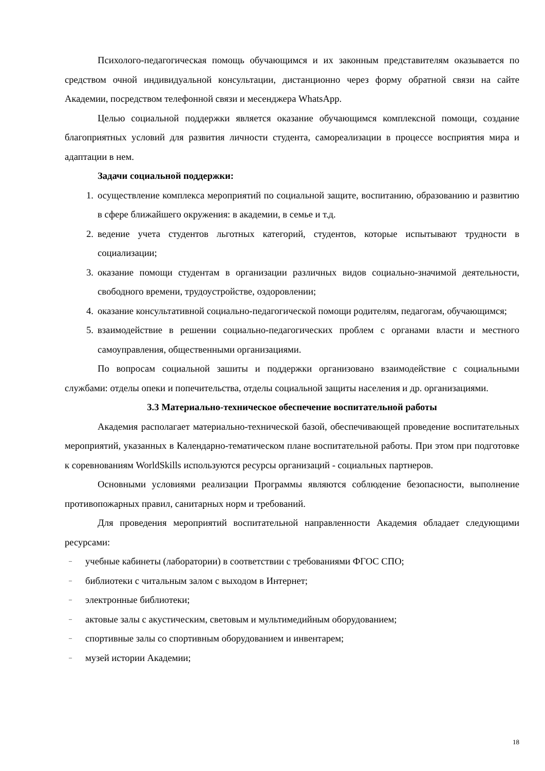Психолого-педагогическая помощь обучающимся и их законным представителям оказывается по средством очной индивидуальной консультации, дистанционно через форму обратной связи на сайте Академии, посредством телефонной связи и месенджера WhatsApp.
Целью социальной поддержки является оказание обучающимся комплексной помощи, создание благоприятных условий для развития личности студента, самореализации в процессе восприятия мира и адаптации в нем.
Задачи социальной поддержки:
1. осуществление комплекса мероприятий по социальной защите, воспитанию, образованию и развитию в сфере ближайшего окружения: в академии, в семье и т.д.
2. ведение учета студентов льготных категорий, студентов, которые испытывают трудности в социализации;
3. оказание помощи студентам в организации различных видов социально-значимой деятельности, свободного времени, трудоустройстве, оздоровлении;
4. оказание консультативной социально-педагогической помощи родителям, педагогам, обучающимся;
5. взаимодействие в решении социально-педагогических проблем с органами власти и местного самоуправления, общественными организациями.
По вопросам социальной зашиты и поддержки организовано взаимодействие с социальными службами: отделы опеки и попечительства, отделы социальной защиты населения и др. организациями.
3.3 Материально-техническое обеспечение воспитательной работы
Академия располагает материально-технической базой, обеспечивающей проведение воспитательных мероприятий, указанных в Календарно-тематическом плане воспитательной работы. При этом при подготовке к соревнованиям WorldSkills используются ресурсы организаций - социальных партнеров.
Основными условиями реализации Программы являются соблюдение безопасности, выполнение противопожарных правил, санитарных норм и требований.
Для проведения мероприятий воспитательной направленности Академия обладает следующими ресурсами:
– учебные кабинеты (лаборатории) в соответствии с требованиями ФГОС СПО;
– библиотеки с читальным залом с выходом в Интернет;
– электронные библиотеки;
– актовые залы с акустическим, световым и мультимедийным оборудованием;
– спортивные залы со спортивным оборудованием и инвентарем;
– музей истории Академии;
18